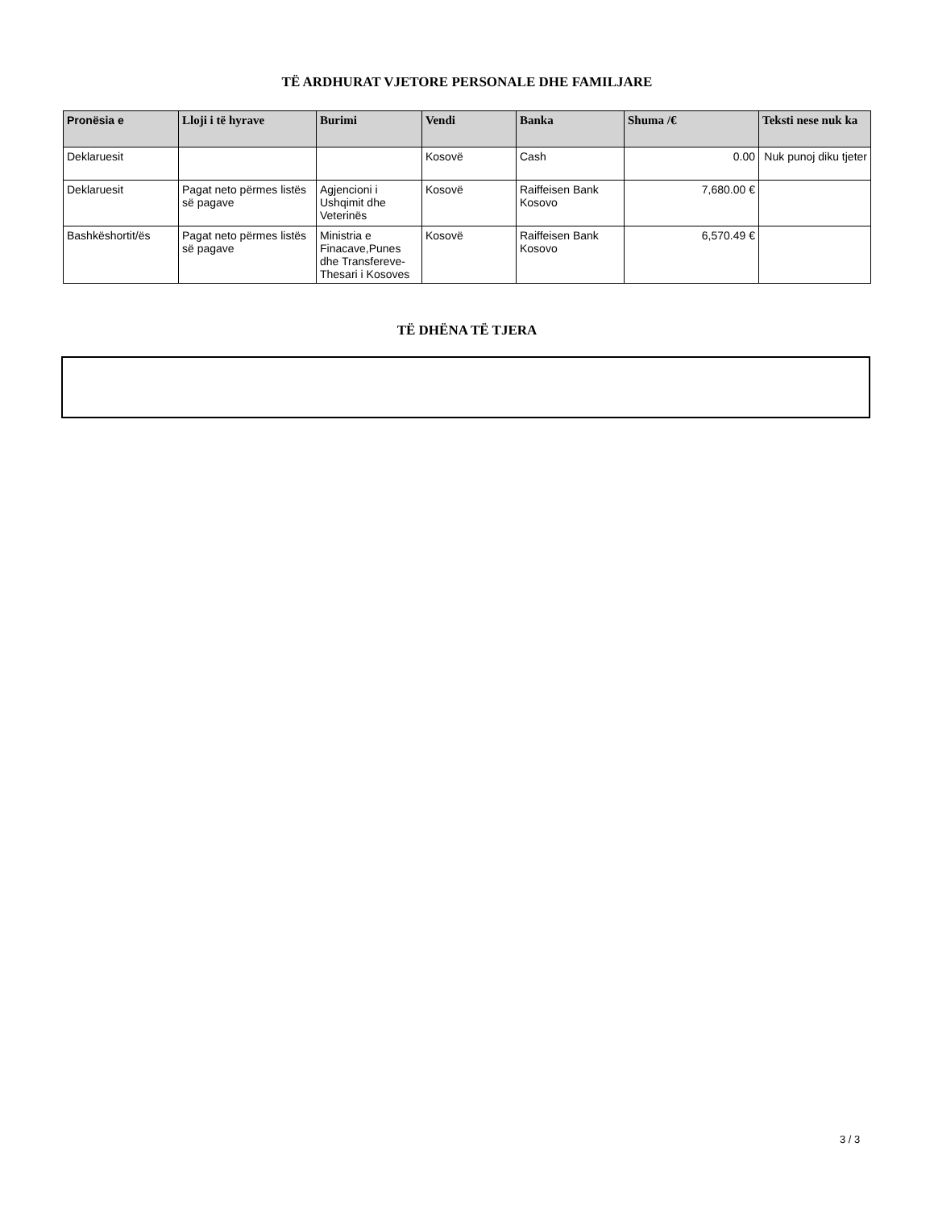TË ARDHURAT VJETORE PERSONALE DHE FAMILJARE
| Pronësia e | Lloji i të hyrave | Burimi | Vendi | Banka | Shuma /€ | Teksti nese nuk ka |
| --- | --- | --- | --- | --- | --- | --- |
| Deklaruesit | | | Kosovë | Cash | 0.00 | Nuk punoj diku tjeter |
| Deklaruesit | Pagat neto përmes listës së pagave | Agjencioni i Ushqimit dhe Veterinës | Kosovë | Raiffeisen Bank Kosovo | 7,680.00 € | |
| Bashkëshortit/ës | Pagat neto përmes listës së pagave | Ministria e Finacave,Punes dhe Transfereve-Thesari i Kosoves | Kosovë | Raiffeisen Bank Kosovo | 6,570.49 € | |
TË DHËNA TË TJERA
3 / 3